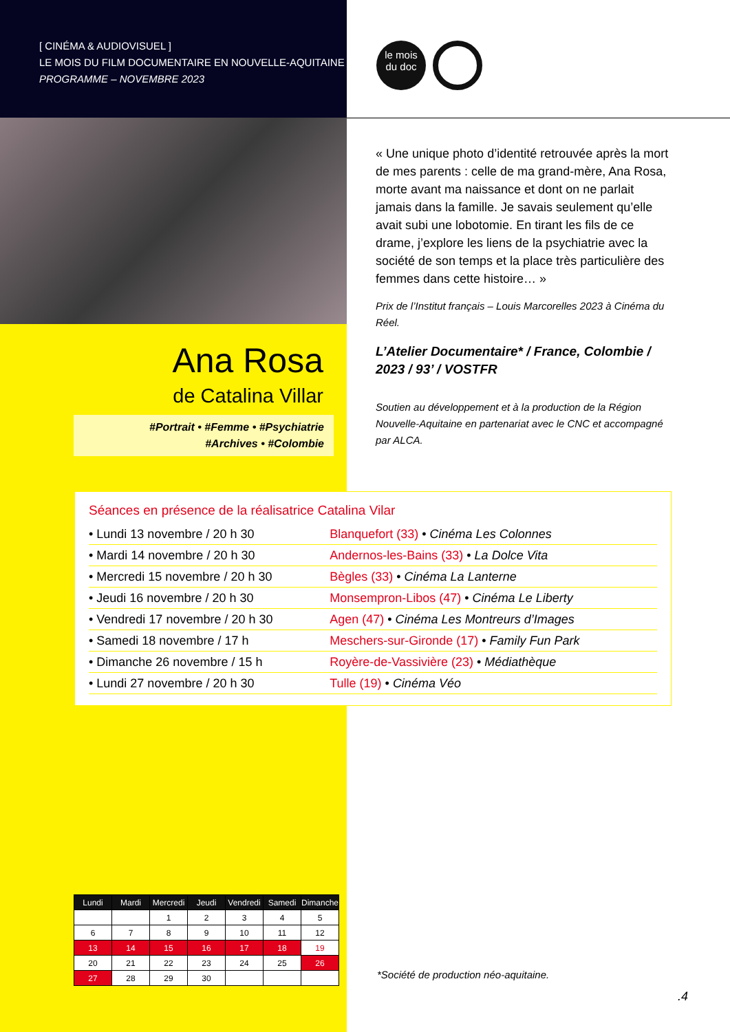[ CINÉMA & AUDIOVISUEL ]
LE MOIS DU FILM DOCUMENTAIRE EN NOUVELLE-AQUITAINE
PROGRAMME – NOVEMBRE 2023
le mois
du doc
« Une unique photo d’identité retrouvée après la mort de mes parents : celle de ma grand-mère, Ana Rosa, morte avant ma naissance et dont on ne parlait jamais dans la famille. Je savais seulement qu’elle avait subi une lobotomie. En tirant les fils de ce drame, j’explore les liens de la psychiatrie avec la société de son temps et la place très particulière des femmes dans cette histoire… »
Prix de l’Institut français – Louis Marcorelles 2023 à Cinéma du Réel.
Ana Rosa
de Catalina Villar
#Portrait • #Femme • #Psychiatrie
#Archives • #Colombie
L’Atelier Documentaire* / France, Colombie / 2023 / 93’ / VOSTFR
Soutien au développement et à la production de la Région Nouvelle-Aquitaine en partenariat avec le CNC et accompagné par ALCA.
Séances en présence de la réalisatrice Catalina Vilar
| • Lundi 13 novembre / 20 h 30 | Blanquefort (33) • Cinéma Les Colonnes |
| • Mardi 14 novembre / 20 h 30 | Andernos-les-Bains (33) • La Dolce Vita |
| • Mercredi 15 novembre / 20 h 30 | Bègles (33) • Cinéma La Lanterne |
| • Jeudi 16 novembre / 20 h 30 | Monsempron-Libos (47) • Cinéma Le Liberty |
| • Vendredi 17 novembre / 20 h 30 | Agen (47) • Cinéma Les Montreurs d’Images |
| • Samedi 18 novembre / 17 h | Meschers-sur-Gironde (17) • Family Fun Park |
| • Dimanche 26 novembre / 15 h | Royère-de-Vassivière (23) • Médiathèque |
| • Lundi 27 novembre / 20 h 30 | Tulle (19) • Cinéma Véo |
| Lundi | Mardi | Mercredi | Jeudi | Vendredi | Samedi | Dimanche |
| --- | --- | --- | --- | --- | --- | --- |
| | | 1 | 2 | 3 | 4 | 5 |
| 6 | 7 | 8 | 9 | 10 | 11 | 12 |
| 13 | 14 | 15 | 16 | 17 | 18 | 19 |
| 20 | 21 | 22 | 23 | 24 | 25 | 26 |
| 27 | 28 | 29 | 30 | | | |
*Société de production néo-aquitaine.
.4